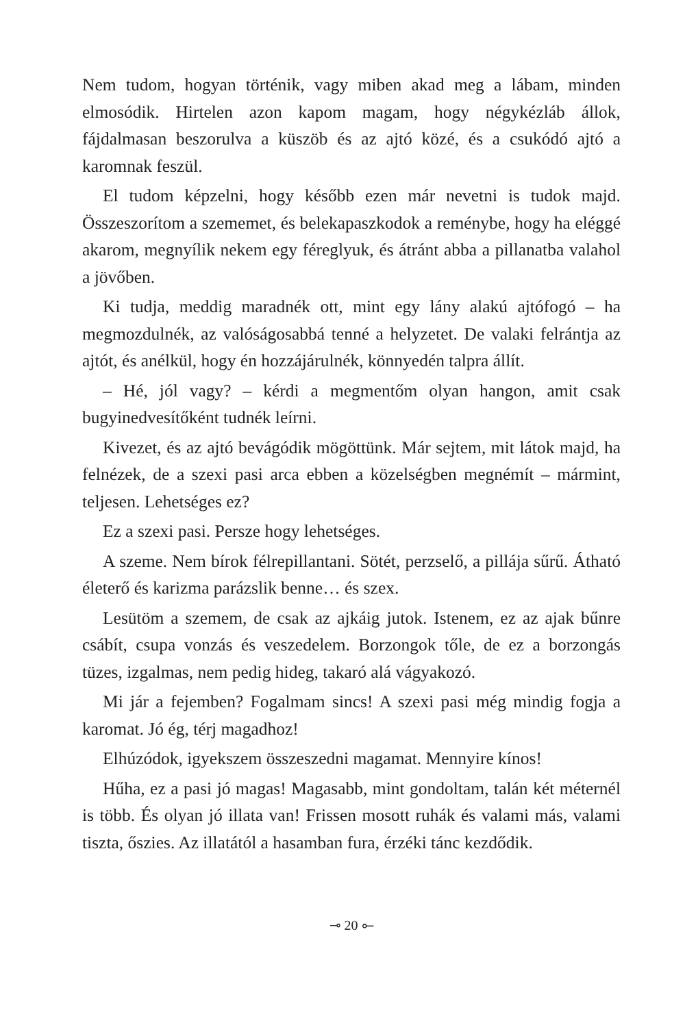Nem tudom, hogyan történik, vagy miben akad meg a lábam, minden elmosódik. Hirtelen azon kapom magam, hogy négykézláb állok, fájdalmasan beszorulva a küszöb és az ajtó közé, és a csukódó ajtó a karomnak feszül.
El tudom képzelni, hogy később ezen már nevetni is tudok majd. Összeszorítom a szememet, és belekapaszkodok a reménybe, hogy ha eléggé akarom, megnyílik nekem egy féreglyuk, és átránt abba a pillanatba valahol a jövőben.
Ki tudja, meddig maradnék ott, mint egy lány alakú ajtófogó – ha megmozdulnék, az valóságosabbá tenné a helyzetet. De valaki felrántja az ajtót, és anélkül, hogy én hozzájárulnék, könnyedén talpra állít.
– Hé, jól vagy? – kérdi a megmentőm olyan hangon, amit csak bugyinedvesítőként tudnék leírni.
Kivezet, és az ajtó bevágódik mögöttünk. Már sejtem, mit látok majd, ha felnézek, de a szexi pasi arca ebben a közelségben megnémít – mármint, teljesen. Lehetséges ez?
Ez a szexi pasi. Persze hogy lehetséges.
A szeme. Nem bírok félrepillantani. Sötét, perzselő, a pillája sűrű. Átható életerő és karizma parázslik benne… és szex.
Lesütöm a szemem, de csak az ajkáig jutok. Istenem, ez az ajak bűnre csábít, csupa vonzás és veszedelem. Borzongok tőle, de ez a borzongás tüzes, izgalmas, nem pedig hideg, takaró alá vágyakozó.
Mi jár a fejemben? Fogalmam sincs! A szexi pasi még mindig fogja a karomat. Jó ég, térj magadhoz!
Elhúzódok, igyekszem összeszedni magamat. Mennyire kínos!
Hűha, ez a pasi jó magas! Magasabb, mint gondoltam, talán két méternél is több. És olyan jó illata van! Frissen mosott ruhák és valami más, valami tiszta, őszies. Az illatától a hasamban fura, érzéki tánc kezdődik.
⊸ 20 ⟜